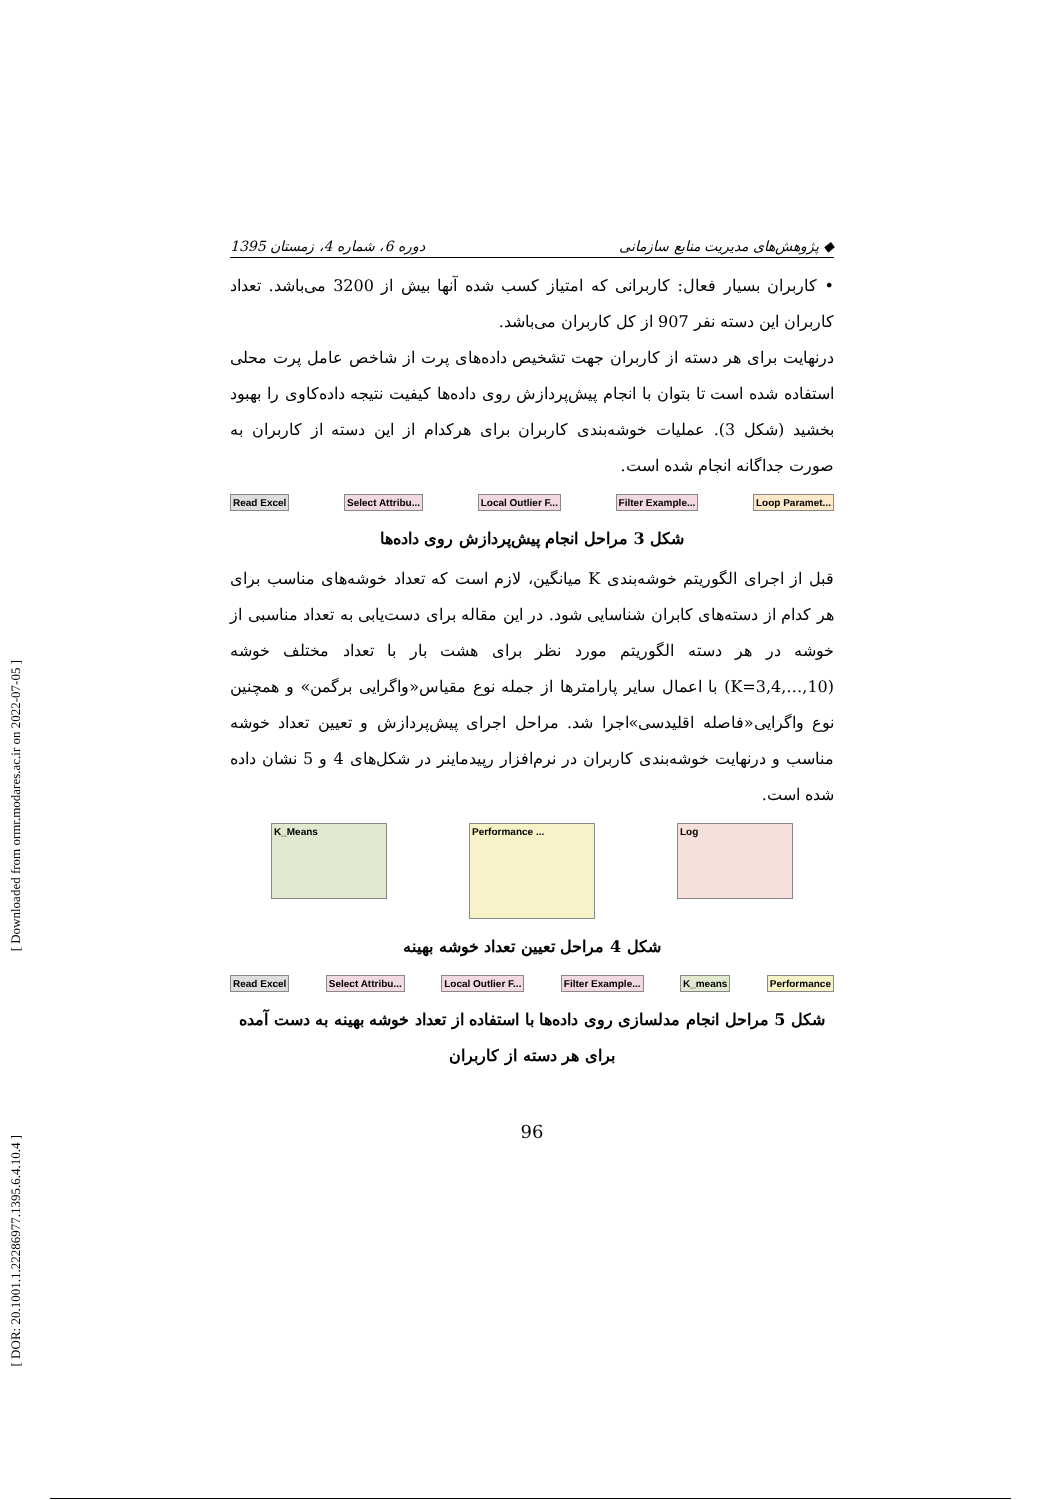[ Downloaded from ormr.modares.ac.ir on 2022-07-05 ]
[ DOR: 20.1001.1.22286977.1395.6.4.10.4 ]
◆ پژوهش‌های مدیریت منابع سازمانی دوره 6، شماره 4، زمستان 1395
• کاربران بسیار فعال: کاربرانی که امتیاز کسب شده آنها بیش از 3200 می‌باشد. تعداد کاربران این دسته نفر 907 از کل کاربران می‌باشد.
درنهایت برای هر دسته از کاربران جهت تشخیص داده‌های پرت از شاخص عامل پرت محلی استفاده شده است تا بتوان با انجام پیش‌پردازش روی داده‌ها کیفیت نتیجه داده‌کاوی را بهبود بخشید (شکل 3). عملیات خوشه‌بندی کاربران برای هرکدام از این دسته از کاربران به صورت جداگانه انجام شده است.
Read Excel Select Attribu... Local Outlier F... Filter Example... Loop Paramet...
شکل 3 مراحل انجام پیش‌پردازش روی داده‌ها
قبل از اجرای الگوریتم خوشه‌بندی K میانگین، لازم است که تعداد خوشه‌های مناسب برای هر کدام از دسته‌های کابران شناسایی شود. در این مقاله برای دست‌یابی به تعداد مناسبی از خوشه در هر دسته الگوریتم مورد نظر برای هشت بار با تعداد مختلف خوشه (K=3,4,…,10) با اعمال سایر پارامترها از جمله نوع مقیاس«واگرایی برگمن» و همچنین نوع واگرایی«فاصله اقلیدسی»اجرا شد. مراحل اجرای پیش‌پردازش و تعیین تعداد خوشه مناسب و درنهایت خوشه‌بندی کاربران در نرم‌افزار رپیدماینر در شکل‌های 4 و 5 نشان داده شده است.
K_Means
Performance ...
Log
شکل 4 مراحل تعیین تعداد خوشه بهینه
Read Excel Select Attribu... Local Outlier F... Filter Example... K_means Performance
شکل 5 مراحل انجام مدلسازی روی داده‌ها با استفاده از تعداد خوشه بهینه به دست آمده برای هر دسته از کاربران
96